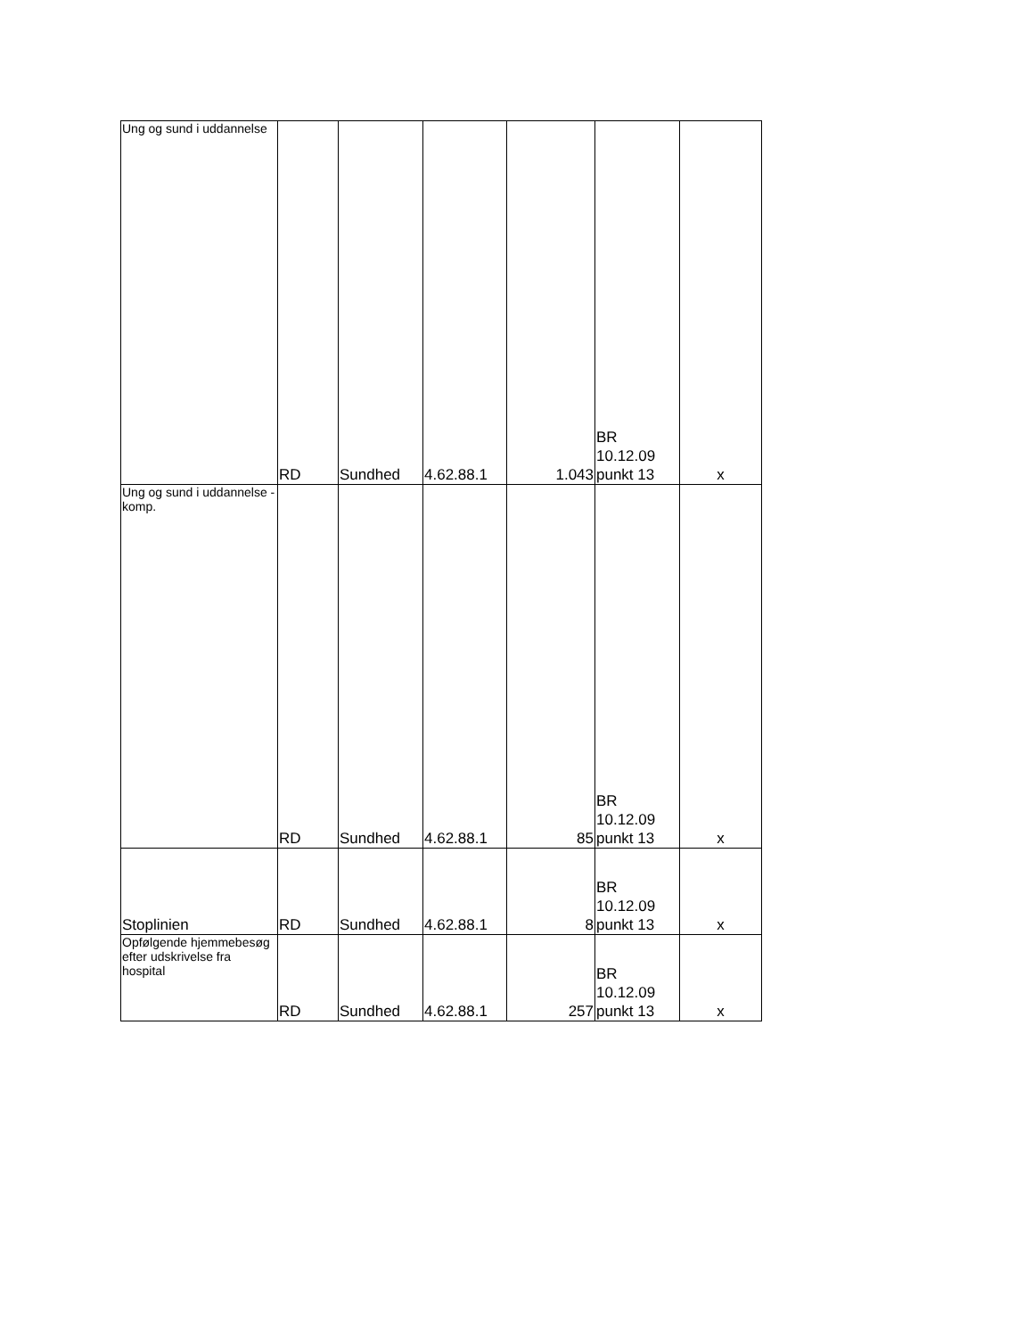| Ung og sund i uddannelse | RD | Sundhed | 4.62.88.1 | 1.043 | BR 10.12.09 punkt 13 | x |
| Ung og sund i uddannelse - komp. | RD | Sundhed | 4.62.88.1 | 85 | BR 10.12.09 punkt 13 | x |
| Stoplinien | RD | Sundhed | 4.62.88.1 | 8 | BR 10.12.09 punkt 13 | x |
| Opfølgende hjemmebesøg efter udskrivelse fra hospital | RD | Sundhed | 4.62.88.1 | 257 | BR 10.12.09 punkt 13 | x |